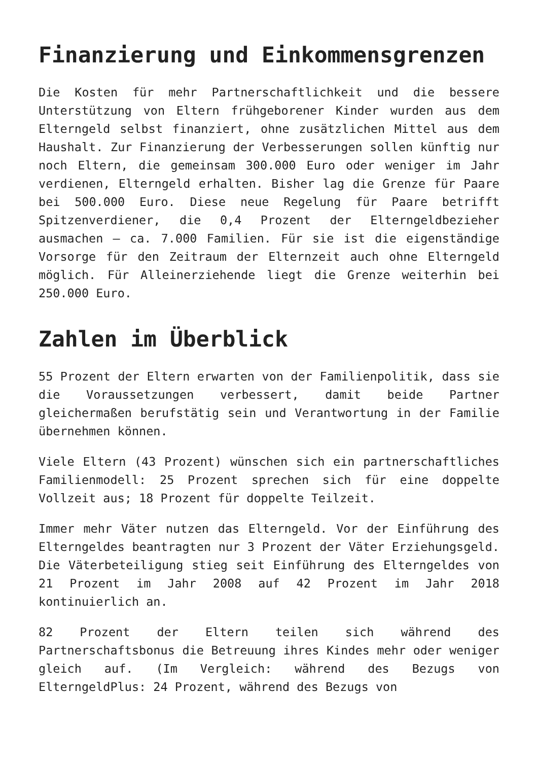Finanzierung und Einkommensgrenzen
Die Kosten für mehr Partnerschaftlichkeit und die bessere Unterstützung von Eltern frühgeborener Kinder wurden aus dem Elterngeld selbst finanziert, ohne zusätzlichen Mittel aus dem Haushalt. Zur Finanzierung der Verbesserungen sollen künftig nur noch Eltern, die gemeinsam 300.000 Euro oder weniger im Jahr verdienen, Elterngeld erhalten. Bisher lag die Grenze für Paare bei 500.000 Euro. Diese neue Regelung für Paare betrifft Spitzenverdiener, die 0,4 Prozent der Elterngeldbezieher ausmachen – ca. 7.000 Familien. Für sie ist die eigenständige Vorsorge für den Zeitraum der Elternzeit auch ohne Elterngeld möglich. Für Alleinerziehende liegt die Grenze weiterhin bei 250.000 Euro.
Zahlen im Überblick
55 Prozent der Eltern erwarten von der Familienpolitik, dass sie die Voraussetzungen verbessert, damit beide Partner gleichermaßen berufstätig sein und Verantwortung in der Familie übernehmen können.
Viele Eltern (43 Prozent) wünschen sich ein partnerschaftliches Familienmodell: 25 Prozent sprechen sich für eine doppelte Vollzeit aus; 18 Prozent für doppelte Teilzeit.
Immer mehr Väter nutzen das Elterngeld. Vor der Einführung des Elterngeldes beantragten nur 3 Prozent der Väter Erziehungsgeld. Die Väterbeteiligung stieg seit Einführung des Elterngeldes von 21 Prozent im Jahr 2008 auf 42 Prozent im Jahr 2018 kontinuierlich an.
82 Prozent der Eltern teilen sich während des Partnerschaftsbonus die Betreuung ihres Kindes mehr oder weniger gleich auf. (Im Vergleich: während des Bezugs von ElterngeldPlus: 24 Prozent, während des Bezugs von